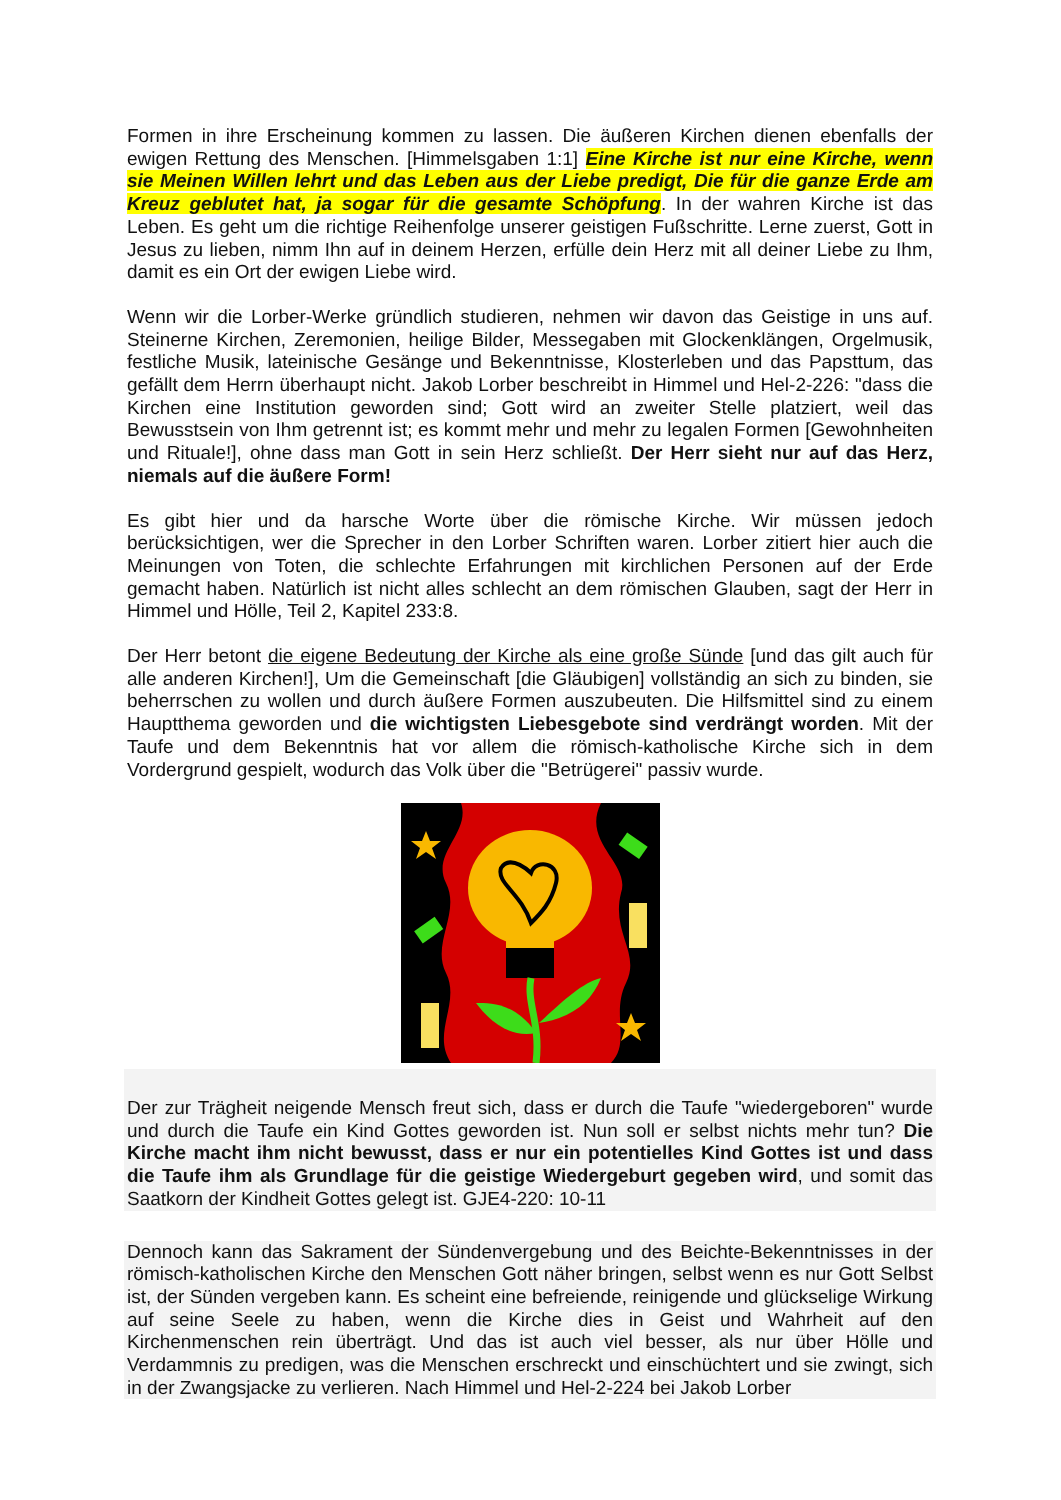Formen in ihre Erscheinung kommen zu lassen. Die äußeren Kirchen dienen ebenfalls der ewigen Rettung des Menschen. [Himmelsgaben 1:1] Eine Kirche ist nur eine Kirche, wenn sie Meinen Willen lehrt und das Leben aus der Liebe predigt, Die für die ganze Erde am Kreuz geblutet hat, ja sogar für die gesamte Schöpfung. In der wahren Kirche ist das Leben. Es geht um die richtige Reihenfolge unserer geistigen Fußschritte. Lerne zuerst, Gott in Jesus zu lieben, nimm Ihn auf in deinem Herzen, erfülle dein Herz mit all deiner Liebe zu Ihm, damit es ein Ort der ewigen Liebe wird.
Wenn wir die Lorber-Werke gründlich studieren, nehmen wir davon das Geistige in uns auf. Steinerne Kirchen, Zeremonien, heilige Bilder, Messegaben mit Glockenklängen, Orgelmusik, festliche Musik, lateinische Gesänge und Bekenntnisse, Klosterleben und das Papsttum, das gefällt dem Herrn überhaupt nicht. Jakob Lorber beschreibt in Himmel und Hel-2-226: "dass die Kirchen eine Institution geworden sind; Gott wird an zweiter Stelle platziert, weil das Bewusstsein von Ihm getrennt ist; es kommt mehr und mehr zu legalen Formen [Gewohnheiten und Rituale!], ohne dass man Gott in sein Herz schließt. Der Herr sieht nur auf das Herz, niemals auf die äußere Form!
Es gibt hier und da harsche Worte über die römische Kirche. Wir müssen jedoch berücksichtigen, wer die Sprecher in den Lorber Schriften waren. Lorber zitiert hier auch die Meinungen von Toten, die schlechte Erfahrungen mit kirchlichen Personen auf der Erde gemacht haben. Natürlich ist nicht alles schlecht an dem römischen Glauben, sagt der Herr in Himmel und Hölle, Teil 2, Kapitel 233:8.
Der Herr betont die eigene Bedeutung der Kirche als eine große Sünde [und das gilt auch für alle anderen Kirchen!], Um die Gemeinschaft [die Gläubigen] vollständig an sich zu binden, sie beherrschen zu wollen und durch äußere Formen auszubeuten. Die Hilfsmittel sind zu einem Hauptthema geworden und die wichtigsten Liebesgebote sind verdrängt worden. Mit der Taufe und dem Bekenntnis hat vor allem die römisch-katholische Kirche sich in dem Vordergrund gespielt, wodurch das Volk über die "Betrügerei" passiv wurde.
Der zur Trägheit neigende Mensch freut sich, dass er durch die Taufe "wiedergeboren" wurde und durch die Taufe ein Kind Gottes geworden ist. Nun soll er selbst nichts mehr tun? Die Kirche macht ihm nicht bewusst, dass er nur ein potentielles Kind Gottes ist und dass die Taufe ihm als Grundlage für die geistige Wiedergeburt gegeben wird, und somit das Saatkorn der Kindheit Gottes gelegt ist. GJE4-220: 10-11
Dennoch kann das Sakrament der Sündenvergebung und des Beichte-Bekenntnisses in der römisch-katholischen Kirche den Menschen Gott näher bringen, selbst wenn es nur Gott Selbst ist, der Sünden vergeben kann. Es scheint eine befreiende, reinigende und glückselige Wirkung auf seine Seele zu haben, wenn die Kirche dies in Geist und Wahrheit auf den Kirchenmenschen rein überträgt. Und das ist auch viel besser, als nur über Hölle und Verdammnis zu predigen, was die Menschen erschreckt und einschüchtert und sie zwingt, sich in der Zwangsjacke zu verlieren. Nach Himmel und Hel-2-224 bei Jakob Lorber